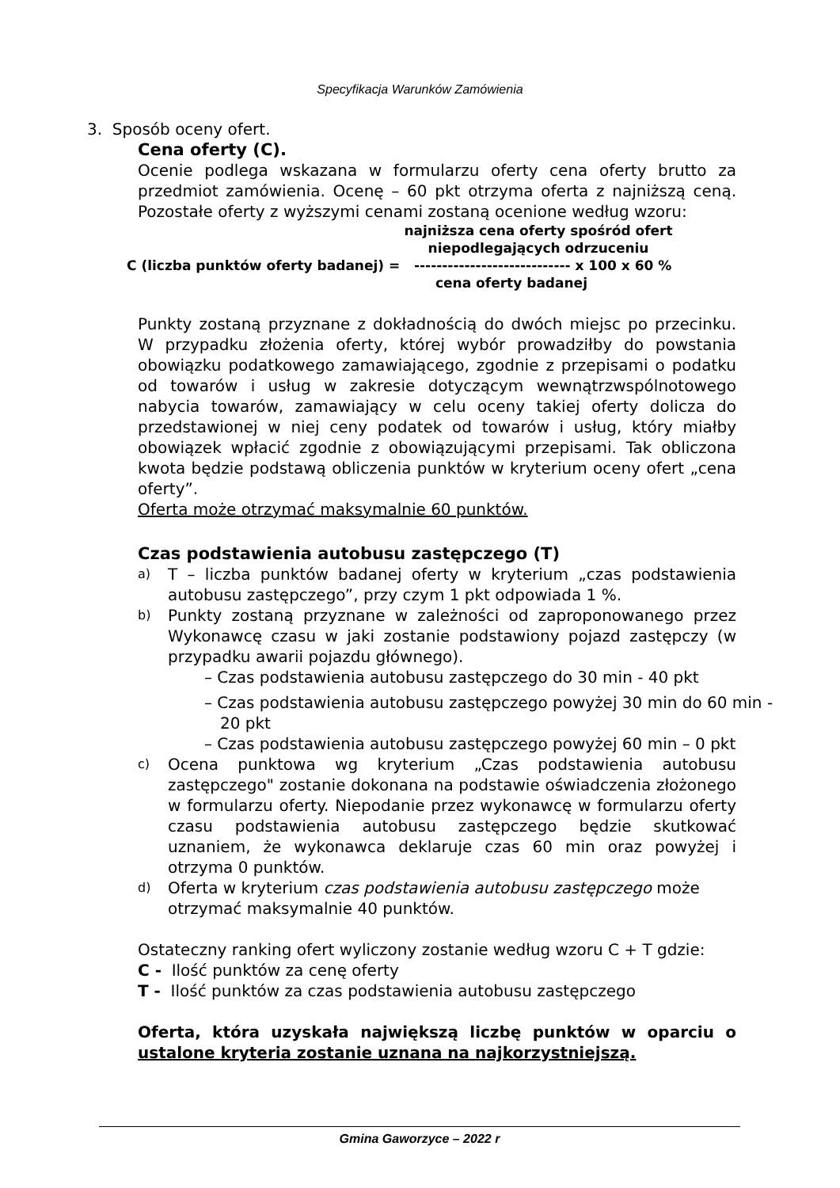Specyfikacja Warunków Zamówienia
3. Sposób oceny ofert.
Cena oferty (C).
Ocenie podlega wskazana w formularzu oferty cena oferty brutto za przedmiot zamówienia. Ocenę – 60 pkt otrzyma oferta z najniższą ceną. Pozostałe oferty z wyższymi cenami zostaną ocenione według wzoru:
najniższa cena oferty spośród ofert niepodlegających odrzuceniu
C (liczba punktów oferty badanej) = ---------------------------- x 100 x 60 %
cena oferty badanej
Punkty zostaną przyznane z dokładnością do dwóch miejsc po przecinku. W przypadku złożenia oferty, której wybór prowadziłby do powstania obowiązku podatkowego zamawiającego, zgodnie z przepisami o podatku od towarów i usług w zakresie dotyczącym wewnątrzwspólnotowego nabycia towarów, zamawiający w celu oceny takiej oferty dolicza do przedstawionej w niej ceny podatek od towarów i usług, który miałby obowiązek wpłacić zgodnie z obowiązującymi przepisami. Tak obliczona kwota będzie podstawą obliczenia punktów w kryterium oceny ofert „cena oferty”.
Oferta może otrzymać maksymalnie 60 punktów.
Czas podstawienia autobusu zastępczego (T)
a) T – liczba punktów badanej oferty w kryterium „czas podstawienia autobusu zastępczego”, przy czym 1 pkt odpowiada 1 %.
b) Punkty zostaną przyznane w zależności od zaproponowanego przez Wykonawcę czasu w jaki zostanie podstawiony pojazd zastępczy (w przypadku awarii pojazdu głównego).
– Czas podstawienia autobusu zastępczego do 30 min - 40 pkt
– Czas podstawienia autobusu zastępczego powyżej 30 min do 60 min - 20 pkt
– Czas podstawienia autobusu zastępczego powyżej 60 min – 0 pkt
c) Ocena punktowa wg kryterium „Czas podstawienia autobusu zastępczego" zostanie dokonana na podstawie oświadczenia złożonego w formularzu oferty. Niepodanie przez wykonawcę w formularzu oferty czasu podstawienia autobusu zastępczego będzie skutkować uznaniem, że wykonawca deklaruje czas 60 min oraz powyżej i otrzyma 0 punktów.
d) Oferta w kryterium czas podstawienia autobusu zastępczego może otrzymać maksymalnie 40 punktów.
Ostateczny ranking ofert wyliczony zostanie według wzoru C + T gdzie:
C - Ilość punktów za cenę oferty
T - Ilość punktów za czas podstawienia autobusu zastępczego
Oferta, która uzyskała największą liczbę punktów w oparciu o ustalone kryteria zostanie uznana na najkorzystniejszą.
Gmina Gaworzyce – 2022 r